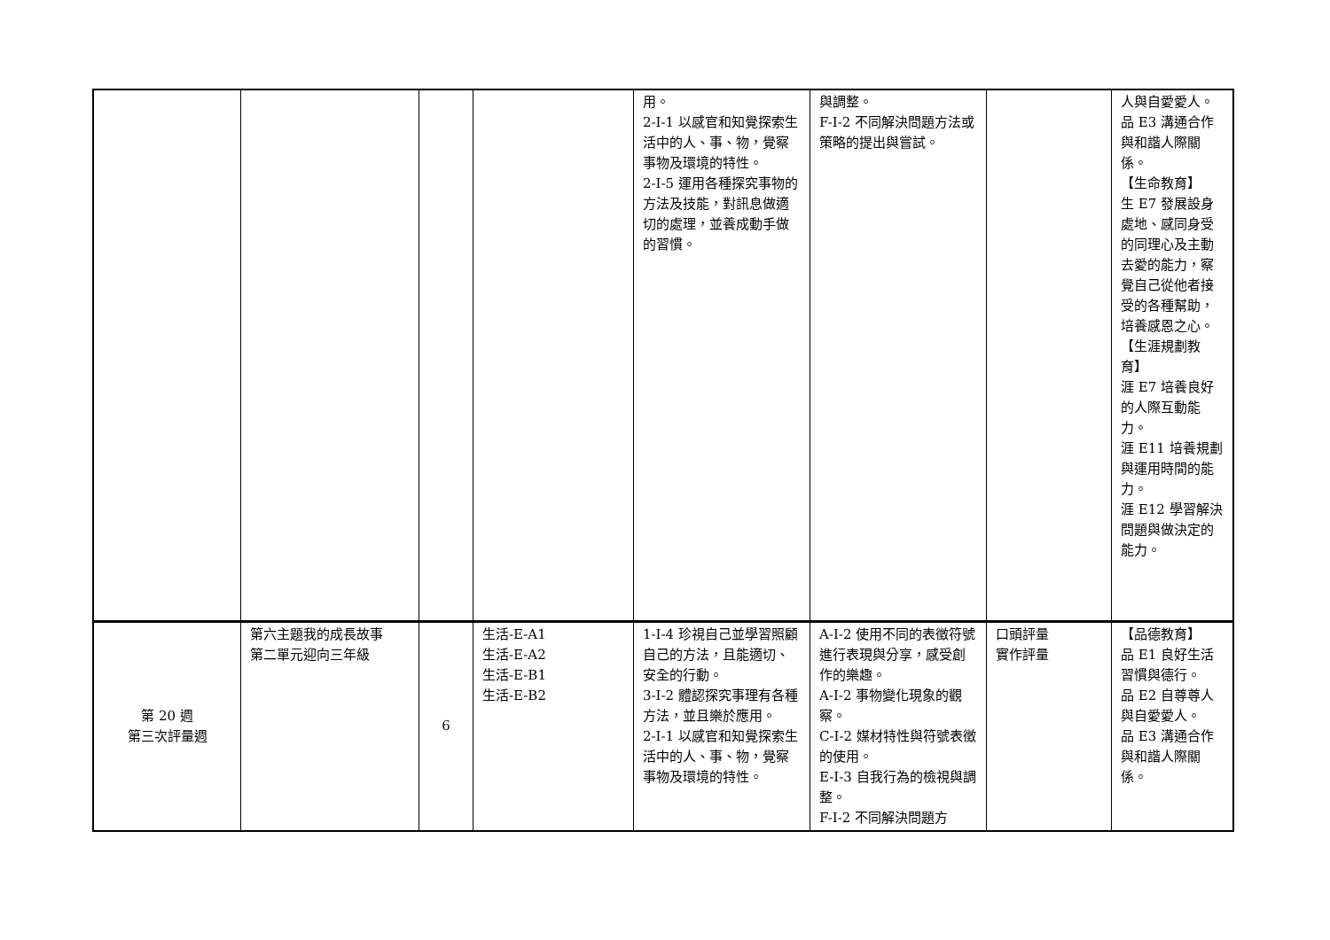| | | | | 用。 2-I-1 以感官和知覺探索生活中的人、事、物，覺察事物及環境的特性。 2-I-5 運用各種探究事物的方法及技能，對訊息做適切的處理，並養成動手做的習慣。 | 與調整。 F-I-2 不同解決問題方法或策略的提出與嘗試。 | | 人與自愛愛人。 品 E3 溝通合作與和諧人際關係。 【生命教育】 生 E7 發展設身處地、感同身受的同理心及主動去愛的能力，察覺自己從他者接受的各種幫助，培養感恩之心。 【生涯規劃教育】 涯 E7 培養良好的人際互動能力。 涯 E11 培養規劃與運用時間的能力。 涯 E12 學習解決問題與做決定的能力。 |
| 第 20 週 第三次評量週 | 第六主題我的成長故事 第二單元迎向三年級 | 6 | 生活-E-A1 生活-E-A2 生活-E-B1 生活-E-B2 | 1-I-4 珍視自己並學習照顧自己的方法，且能適切、安全的行動。 3-I-2 體認探究事理有各種方法，並且樂於應用。 2-I-1 以感官和知覺探索生活中的人、事、物，覺察事物及環境的特性。 | A-I-2 使用不同的表徵符號進行表現與分享，感受創作的樂趣。 A-I-2 事物變化現象的觀察。 C-I-2 媒材特性與符號表徵的使用。 E-I-3 自我行為的檢視與調整。 F-I-2 不同解決問題方 | 口頭評量 實作評量 | 【品德教育】 品 E1 良好生活習慣與德行。 品 E2 自尊尊人與自愛愛人。 品 E3 溝通合作與和諧人際關係。 |